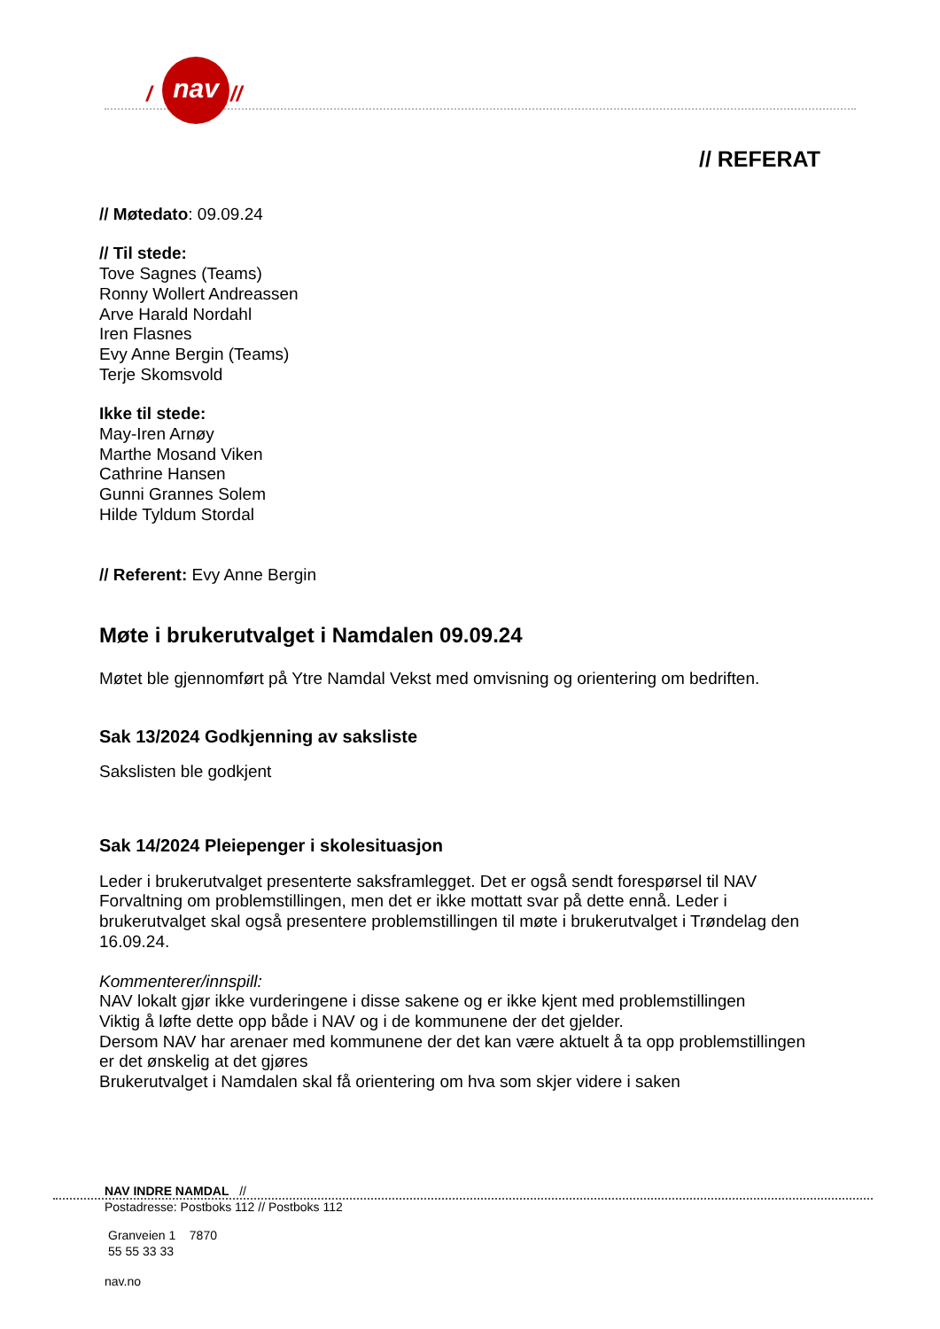/
nav
//
// REFERAT
// Møtedato: 09.09.24
// Til stede:
Tove Sagnes (Teams)
Ronny Wollert Andreassen
Arve Harald Nordahl
Iren Flasnes
Evy Anne Bergin (Teams)
Terje Skomsvold
Ikke til stede:
May-Iren Arnøy
Marthe Mosand Viken
Cathrine Hansen
Gunni Grannes Solem
Hilde Tyldum Stordal
// Referent: Evy Anne Bergin
Møte i brukerutvalget i Namdalen 09.09.24
Møtet ble gjennomført på Ytre Namdal Vekst med omvisning og orientering om bedriften.
Sak 13/2024 Godkjenning av saksliste
Sakslisten ble godkjent
Sak 14/2024 Pleiepenger i skolesituasjon
Leder i brukerutvalget presenterte saksframlegget. Det er også sendt forespørsel til NAV Forvaltning om problemstillingen, men det er ikke mottatt svar på dette ennå. Leder i brukerutvalget skal også presentere problemstillingen til møte i brukerutvalget i Trøndelag den 16.09.24.
Kommenterer/innspill:
NAV lokalt gjør ikke vurderingene i disse sakene og er ikke kjent med problemstillingen
Viktig å løfte dette opp både i NAV og i de kommunene der det gjelder.
Dersom NAV har arenaer med kommunene der det kan være aktuelt å ta opp problemstillingen er det ønskelig at det gjøres
Brukerutvalget i Namdalen skal få orientering om hva som skjer videre i saken
NAV INDRE NAMDAL //
Postadresse: Postboks 112 // Postboks 112
Granveien 1 7870
55 55 33 33
nav.no